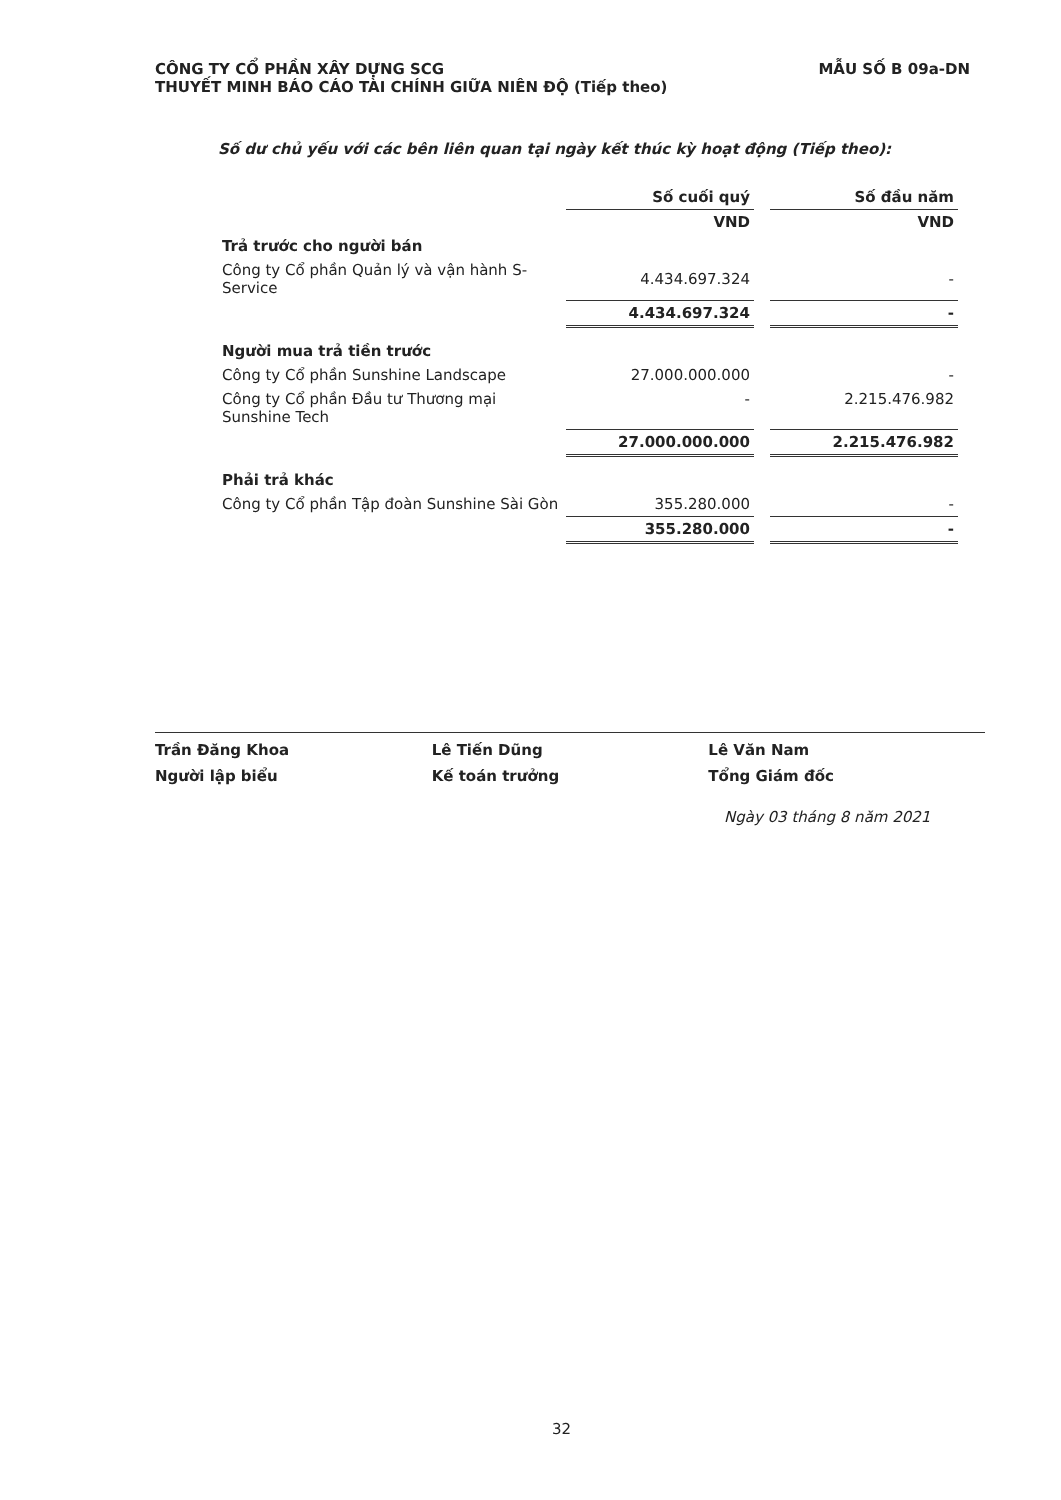MẪU SỐ B 09a-DN CÔNG TY CỔ PHẦN XÂY DỰNG SCG
THUYẾT MINH BÁO CÁO TÀI CHÍNH GIỮA NIÊN ĐỘ (Tiếp theo)
Số dư chủ yếu với các bên liên quan tại ngày kết thúc kỳ hoạt động (Tiếp theo):
| | Số cuối quý | | Số đầu năm |
| | VND | | VND |
| Trả trước cho người bán | | | |
| Công ty Cổ phần Quản lý và vận hành S-Service | 4.434.697.324 | | - |
| | 4.434.697.324 | | - |
| Người mua trả tiền trước | | | |
| Công ty Cổ phần Sunshine Landscape | 27.000.000.000 | | - |
| Công ty Cổ phần Đầu tư Thương mại Sunshine Tech | - | | 2.215.476.982 |
| | 27.000.000.000 | | 2.215.476.982 |
| Phải trả khác | | | |
| Công ty Cổ phần Tập đoàn Sunshine Sài Gòn | 355.280.000 | | - |
| | 355.280.000 | | - |
Trần Đăng Khoa
Người lập biểu
Lê Tiến Dũng
Kế toán trưởng
Lê Văn Nam
Tổng Giám đốc
Ngày 03 tháng 8 năm 2021
32